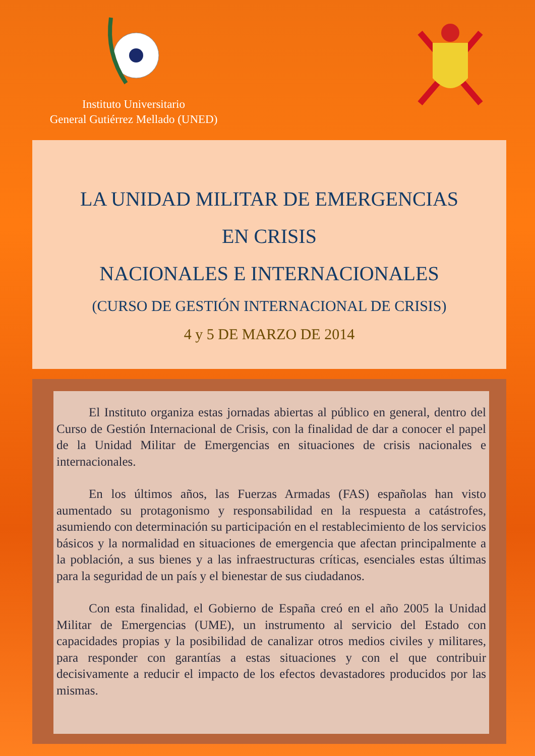Instituto Universitario
General Gutiérrez Mellado (UNED)
LA UNIDAD MILITAR DE EMERGENCIAS
EN CRISIS
NACIONALES E INTERNACIONALES
(CURSO DE GESTIÓN INTERNACIONAL DE CRISIS)
4 y 5 DE MARZO DE 2014
El Instituto organiza estas jornadas abiertas al público en general, dentro del Curso de Gestión Internacional de Crisis, con la finalidad de dar a conocer el papel de la Unidad Militar de Emergencias en situaciones de crisis nacionales e internacionales.
En los últimos años, las Fuerzas Armadas (FAS) españolas han visto aumentado su protagonismo y responsabilidad en la respuesta a catástrofes, asumiendo con determinación su participación en el restablecimiento de los servicios básicos y la normalidad en situaciones de emergencia que afectan principalmente a la población, a sus bienes y a las infraestructuras críticas, esenciales estas últimas para la seguridad de un país y el bienestar de sus ciudadanos.
Con esta finalidad, el Gobierno de España creó en el año 2005 la Unidad Militar de Emergencias (UME), un instrumento al servicio del Estado con capacidades propias y la posibilidad de canalizar otros medios civiles y militares, para responder con garantías a estas situaciones y con el que contribuir decisivamente a reducir el impacto de los efectos devastadores producidos por las mismas.